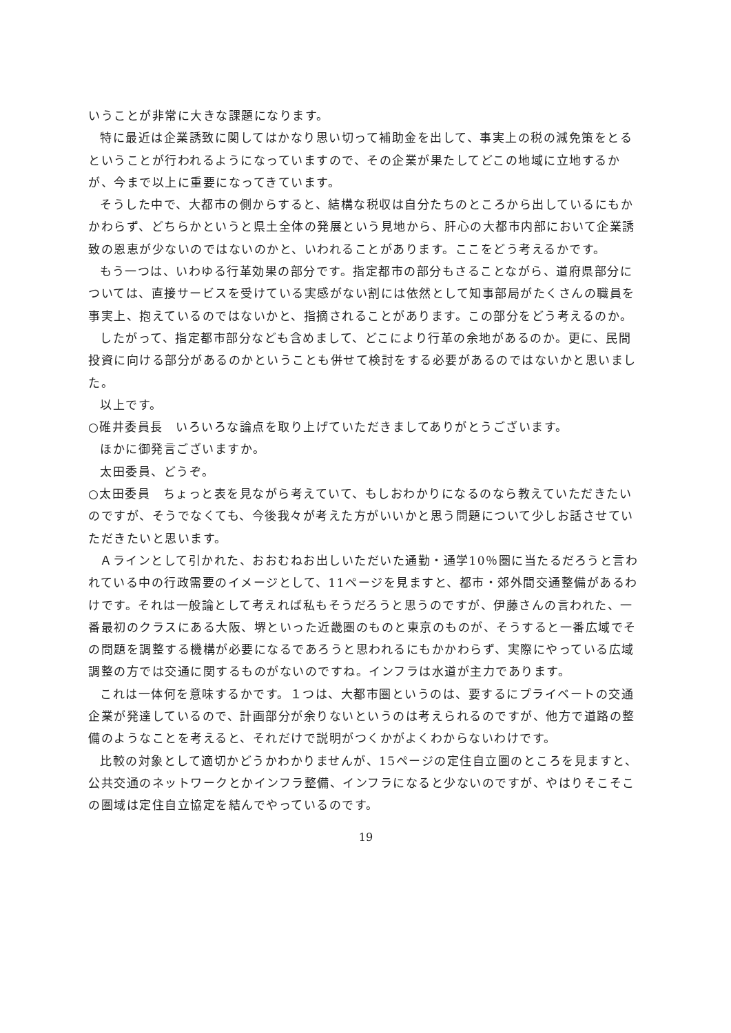いうことが非常に大きな課題になります。
特に最近は企業誘致に関してはかなり思い切って補助金を出して、事実上の税の減免策をとるということが行われるようになっていますので、その企業が果たしてどこの地域に立地するかが、今まで以上に重要になってきています。
そうした中で、大都市の側からすると、結構な税収は自分たちのところから出しているにもかかわらず、どちらかというと県土全体の発展という見地から、肝心の大都市内部において企業誘致の恩恵が少ないのではないのかと、いわれることがあります。ここをどう考えるかです。
もう一つは、いわゆる行革効果の部分です。指定都市の部分もさることながら、道府県部分については、直接サービスを受けている実感がない割には依然として知事部局がたくさんの職員を事実上、抱えているのではないかと、指摘されることがあります。この部分をどう考えるのか。
したがって、指定都市部分なども含めまして、どこにより行革の余地があるのか。更に、民間投資に向ける部分があるのかということも併せて検討をする必要があるのではないかと思いました。
以上です。
○碓井委員長　いろいろな論点を取り上げていただきましてありがとうございます。
ほかに御発言ございますか。
太田委員、どうぞ。
○太田委員　ちょっと表を見ながら考えていて、もしおわかりになるのなら教えていただきたいのですが、そうでなくても、今後我々が考えた方がいいかと思う問題について少しお話させていただきたいと思います。
Ａラインとして引かれた、おおむねお出しいただいた通勤・通学10％圏に当たるだろうと言われている中の行政需要のイメージとして、11ページを見ますと、都市・郊外間交通整備があるわけです。それは一般論として考えれば私もそうだろうと思うのですが、伊藤さんの言われた、一番最初のクラスにある大阪、堺といった近畿圏のものと東京のものが、そうすると一番広域でその問題を調整する機構が必要になるであろうと思われるにもかかわらず、実際にやっている広域調整の方では交通に関するものがないのですね。インフラは水道が主力であります。
これは一体何を意味するかです。１つは、大都市圏というのは、要するにプライベートの交通企業が発達しているので、計画部分が余りないというのは考えられるのですが、他方で道路の整備のようなことを考えると、それだけで説明がつくかがよくわからないわけです。
比較の対象として適切かどうかわかりませんが、15ページの定住自立圏のところを見ますと、公共交通のネットワークとかインフラ整備、インフラになると少ないのですが、やはりそこそこの圏域は定住自立協定を結んでやっているのです。
19